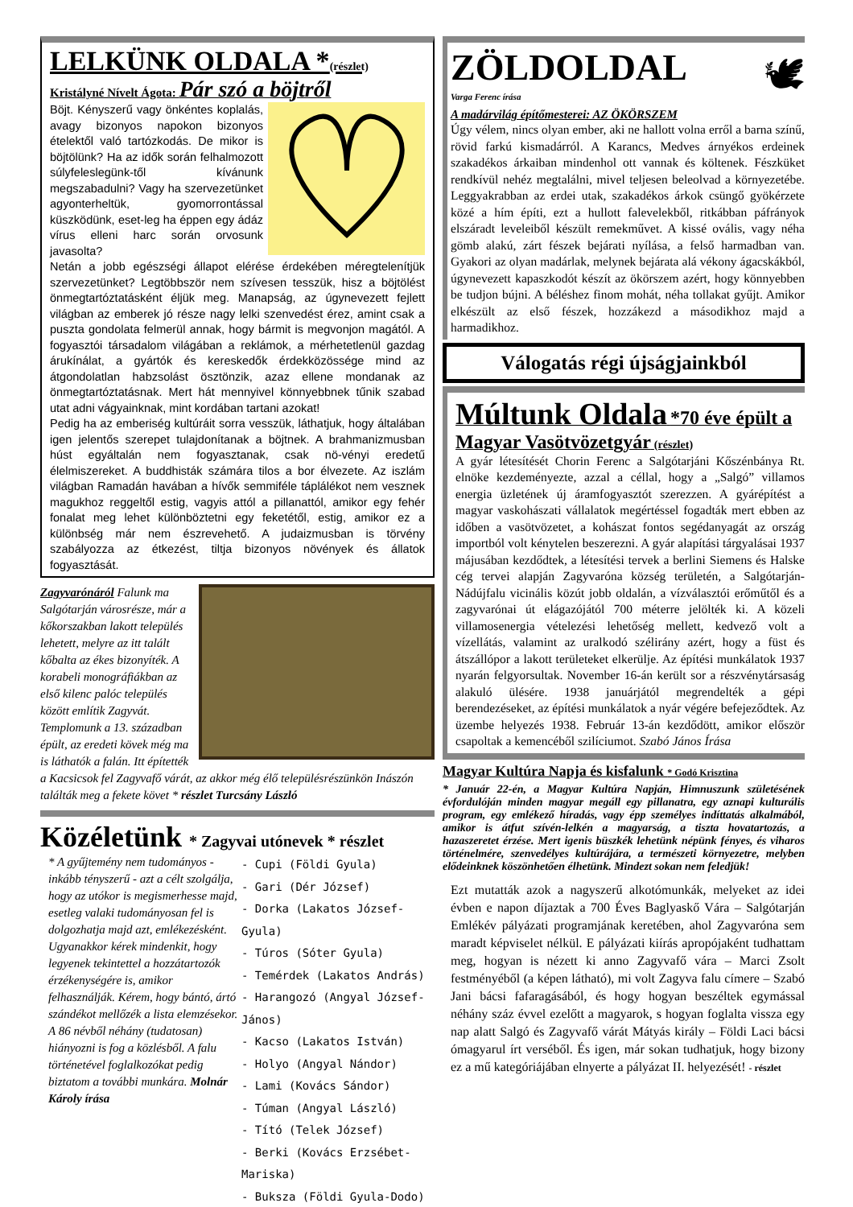LELKÜNK OLDALA *(részlet)
Kristályné Nívelt Ágota: Pár szó a böjtről
Böjt. Kényszerű vagy önkéntes koplalás, avagy bizonyos napokon bizonyos ételektől való tartózkodás. De mikor is böjtölünk? Ha az idők során felhalmozott súlyfeleslegünk-től kívánunk megszabadulni? Vagy ha szervezetünket agyonterheltük, gyomorrontással küszködünk, eset-leg ha éppen egy ádáz vírus elleni harc során orvosunk javasolta?
Netán a jobb egészségi állapot elérése érdekében méregtelenítjük szervezetünket? Legtöbbször nem szívesen tesszük, hisz a böjtölést önmegtartóztatásként éljük meg. Manapság, az úgynevezett fejlett világban az emberek jó része nagy lelki szenvedést érez, amint csak a puszta gondolata felmerül annak, hogy bármit is megvonjon magától. A fogyasztói társadalom világában a reklámok, a mérhetetlenül gazdag árukínálat, a gyártók és kereskedők érdekközössége mind az átgondolatlan habzsolást ösztönzik, azaz ellene mondanak az önmegtartóztatásnak. Mert hát mennyivel könnyebbnek tűnik szabad utat adni vágyainknak, mint kordában tartani azokat!
Pedig ha az emberiség kultúráit sorra vesszük, láthatjuk, hogy általában igen jelentős szerepet tulajdonítanak a böjtnek. A brahmanizmusban húst egyáltalán nem fogyasztanak, csak nö-vényi eredetű élelmiszereket. A buddhisták számára tilos a bor élvezete. Az iszlám világban Ramadán havában a hívők semmiféle táplálékot nem vesznek magukhoz reggeltől estig, vagyis attól a pillanattól, amikor egy fehér fonalat meg lehet különböztetni egy feketétől, estig, amikor ez a különbség már nem észrevehető. A judaizmusban is törvény szabályozza az étkezést, tiltja bizonyos növények és állatok fogyasztását.
Zagyvarónáról Falunk ma Salgótarján városrésze, már a kőkorszakban lakott település lehetett, melyre az itt talált kőbalta az ékes bizonyíték. A korabeli monográfiákban az első kilenc palóc település között említik Zagyvát. Templomunk a 13. században épült, az eredeti kövek még ma is láthatók a falán. Itt építették a Kacsicsok fel Zagyvafő várát, az akkor még élő településrészünkön Inászón találták meg a fekete követ * részlet Turcsány László
Közéletünk * Zagyvai utónevek * részlet
- Cupi (Földi Gyula)
- Gari (Dér József)
- Dorka (Lakatos József-Gyula)
- Túros (Sóter Gyula)
- Temérdek (Lakatos András)
- Harangozó (Angyal József-János)
- Kacso (Lakatos István)
- Holyo (Angyal Nándor)
- Lami (Kovács Sándor)
- Túman (Angyal László)
- Tító (Telek József)
- Berki (Kovács Erzsébet-Mariska)
- Buksza (Földi Gyula-Dodo)
* A gyűjtemény nem tudományos -inkább tényszerű - azt a célt szolgálja, hogy az utókor is megismerhesse majd, esetleg valaki tudományosan fel is dolgozhatja majd azt, emlékezésként. Ugyanakkor kérek mindenkit, hogy legyenek tekintettel a hozzátartozók érzékenységére is, amikor felhasználják. Kérem, hogy bántó, ártó szándékot mellőzék a lista elemzésekor. A 86 névből néhány (tudatosan) hiányozni is fog a közlésből. A falu történetével foglalkozókat pedig biztatom a további munkára. Molnár Károly írása
🕊
ZÖLDOLDAL
Varga Ferenc írása
A madárvilág építőmesterei: AZ ÖKÖRSZEM
Úgy vélem, nincs olyan ember, aki ne hallott volna erről a barna színű, rövid farkú kismadárról. A Karancs, Medves árnyékos erdeinek szakadékos árkaiban mindenhol ott vannak és költenek. Fészküket rendkívül nehéz megtalálni, mivel teljesen beleolvad a környezetébe. Leggyakrabban az erdei utak, szakadékos árkok csüngő gyökérzete közé a hím építi, ezt a hullott falevelekből, ritkábban páfrányok elszáradt leveleiből készült remekművet. A kissé ovális, vagy néha gömb alakú, zárt fészek bejárati nyílása, a felső harmadban van. Gyakori az olyan madárlak, melynek bejárata alá vékony ágacskákból, úgynevezett kapaszkodót készít az ökörszem azért, hogy könnyebben be tudjon bújni. A béléshez finom mohát, néha tollakat gyűjt. Amikor elkészült az első fészek, hozzákezd a másodikhoz majd a harmadikhoz.
Válogatás régi újságjainkból
Múltunk Oldala *70 éve épült a Magyar Vasötvözetgyár (részlet)
A gyár létesítését Chorin Ferenc a Salgótarjáni Kőszénbánya Rt. elnöke kezdeményezte, azzal a céllal, hogy a „Salgó” villamos energia üzletének új áramfogyasztót szerezzen. A gyárépítést a magyar vaskohászati vállalatok megértéssel fogadták mert ebben az időben a vasötvözetet, a kohászat fontos segédanyagát az ország importból volt kénytelen beszerezni. A gyár alapítási tárgyalásai 1937 májusában kezdődtek, a létesítési tervek a berlini Siemens és Halske cég tervei alapján Zagyvaróna község területén, a Salgótarján-Nádújfalu vicinális közút jobb oldalán, a vízválasztói erőműtől és a zagyvarónai út elágazójától 700 méterre jelölték ki. A közeli villamosenergia vételezési lehetőség mellett, kedvező volt a vízellátás, valamint az uralkodó szélirány azért, hogy a füst és átszállópor a lakott területeket elkerülje. Az építési munkálatok 1937 nyarán felgyorsultak. November 16-án került sor a részvénytársaság alakuló ülésére. 1938 januárjától megrendelték a gépi berendezéseket, az építési munkálatok a nyár végére befejeződtek. Az üzembe helyezés 1938. Február 13-án kezdődött, amikor először csapoltak a kemencéből szilíciumot. Szabó János Írása
Magyar Kultúra Napja és kisfalunk * Godó Krisztina
* Január 22-én, a Magyar Kultúra Napján, Himnuszunk születésének évfordulóján minden magyar megáll egy pillanatra, egy aznapi kulturális program, egy emlékező híradás, vagy épp személyes indíttatás alkalmából, amikor is átfut szívén-lelkén a magyarság, a tiszta hovatartozás, a hazaszeretet érzése. Mert igenis büszkék lehetünk népünk fényes, és viharos történelmére, szenvedélyes kultúrájára, a természeti környezetre, melyben elődeinknek köszönhetően élhetünk. Mindezt sokan nem feledjük!
Ezt mutatták azok a nagyszerű alkotómunkák, melyeket az idei évben e napon díjaztak a 700 Éves Baglyaskő Vára – Salgótarján Emlékév pályázati programjának keretében, ahol Zagyvaróna sem maradt képviselet nélkül. E pályázati kiírás apropójaként tudhattam meg, hogyan is nézett ki anno Zagyvafő vára – Marci Zsolt festményéből (a képen látható), mi volt Zagyva falu címere – Szabó Jani bácsi fafaragásából, és hogy hogyan beszéltek egymással néhány száz évvel ezelőtt a magyarok, s hogyan foglalta vissza egy nap alatt Salgó és Zagyvafő várát Mátyás király – Földi Laci bácsi ómagyarul írt verséből. És igen, már sokan tudhatjuk, hogy bizony ez a mű kategóriájában elnyerte a pályázat II. helyezését! - részlet